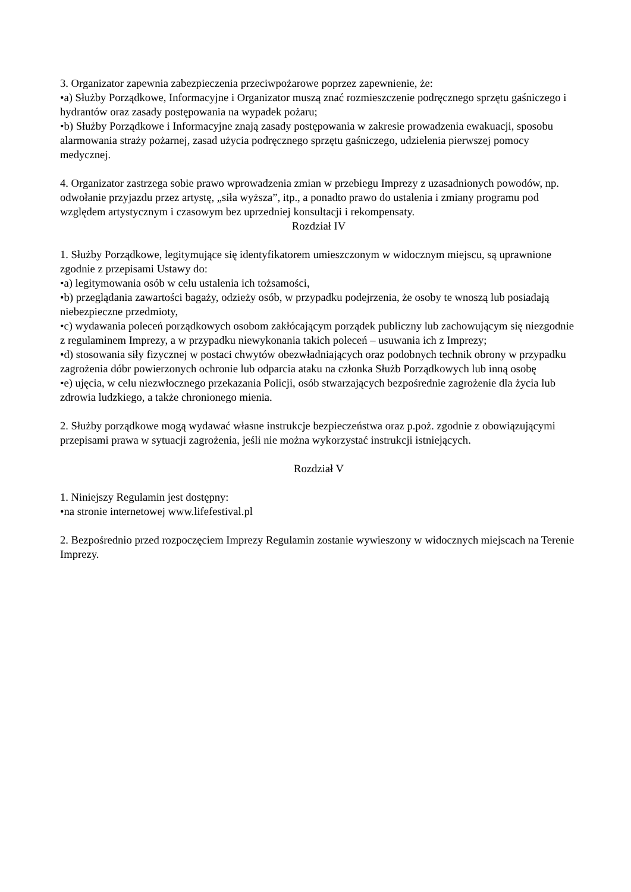3. Organizator zapewnia zabezpieczenia przeciwpożarowe poprzez zapewnienie, że:
•a) Służby Porządkowe, Informacyjne i Organizator muszą znać rozmieszczenie podręcznego sprzętu gaśniczego i hydrantów oraz zasady postępowania na wypadek pożaru;
•b) Służby Porządkowe i Informacyjne znają zasady postępowania w zakresie prowadzenia ewakuacji, sposobu alarmowania straży pożarnej, zasad użycia podręcznego sprzętu gaśniczego, udzielenia pierwszej pomocy medycznej.
4. Organizator zastrzega sobie prawo wprowadzenia zmian w przebiegu Imprezy z uzasadnionych powodów, np. odwołanie przyjazdu przez artystę, „siła wyższa”, itp., a ponadto prawo do ustalenia i zmiany programu pod względem artystycznym i czasowym bez uprzedniej konsultacji i rekompensaty.
Rozdział IV
1. Służby Porządkowe, legitymujące się identyfikatorem umieszczonym w widocznym miejscu, są uprawnione zgodnie z przepisami Ustawy do:
•a) legitymowania osób w celu ustalenia ich tożsamości,
•b) przeglądania zawartości bagaży, odzieży osób, w przypadku podejrzenia, że osoby te wnoszą lub posiadają niebezpieczne przedmioty,
•c) wydawania poleceń porządkowych osobom zakłócającym porządek publiczny lub zachowującym się niezgodnie z regulaminem Imprezy, a w przypadku niewykonania takich poleceń – usuwania ich z Imprezy;
•d) stosowania siły fizycznej w postaci chwytów obezwładniających oraz podobnych technik obrony w przypadku zagrożenia dóbr powierzonych ochronie lub odparcia ataku na członka Służb Porządkowych lub inną osobę
•e) ujęcia, w celu niezwłocznego przekazania Policji, osób stwarzających bezpośrednie zagrożenie dla życia lub zdrowia ludzkiego, a także chronionego mienia.
2. Służby porządkowe mogą wydawać własne instrukcje bezpieczeństwa oraz p.poż. zgodnie z obowiązującymi przepisami prawa w sytuacji zagrożenia, jeśli nie można wykorzystać instrukcji istniejących.
Rozdział V
1. Niniejszy Regulamin jest dostępny:
•na stronie internetowej www.lifefestival.pl
2. Bezpośrednio przed rozpoczęciem Imprezy Regulamin zostanie wywieszony w widocznych miejscach na Terenie Imprezy.